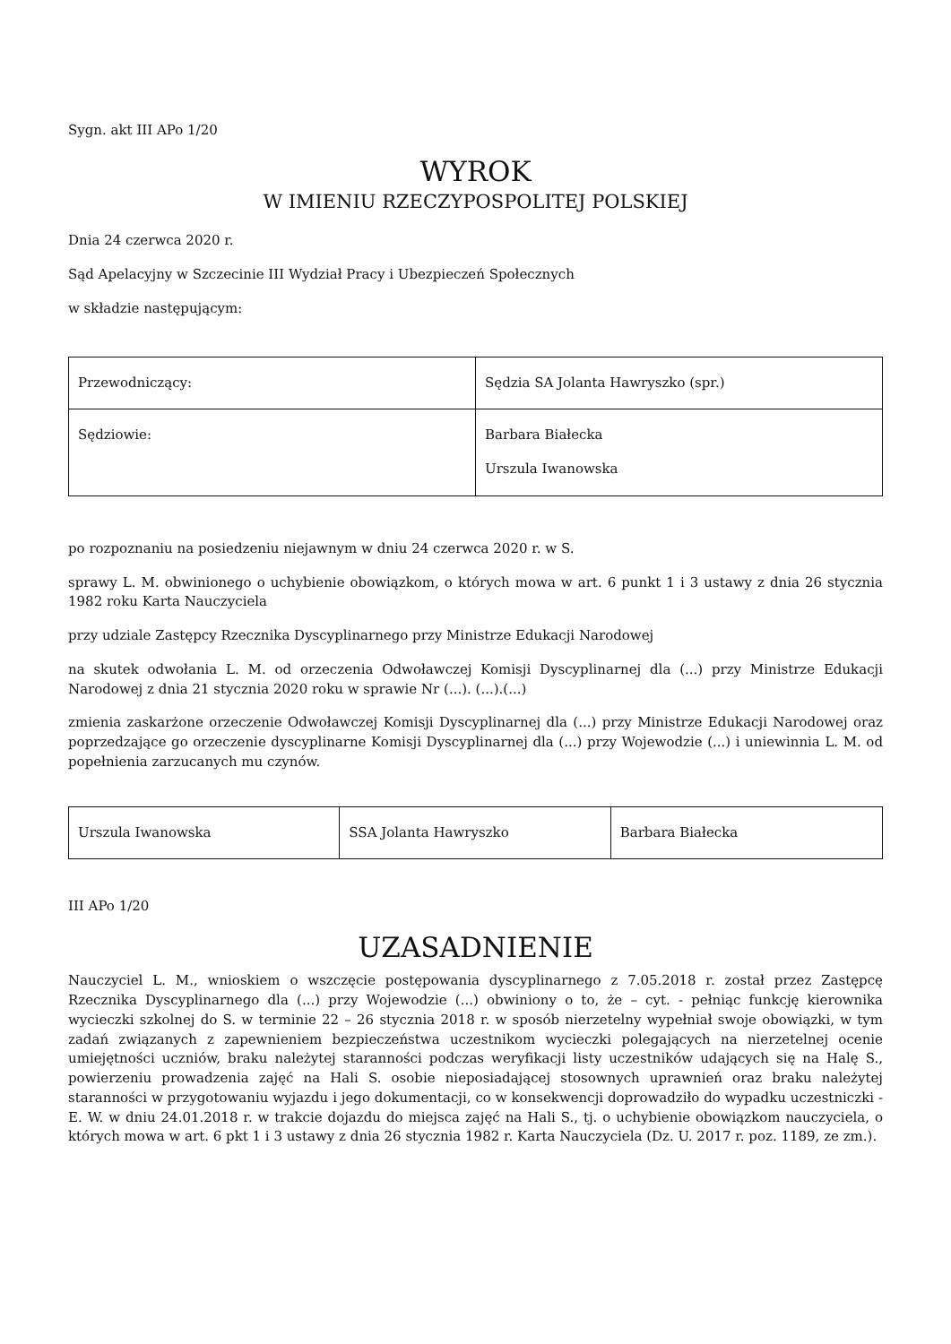Sygn. akt III APo 1/20
WYROK
W IMIENIU RZECZYPOSPOLITEJ POLSKIEJ
Dnia 24 czerwca 2020 r.
Sąd Apelacyjny w Szczecinie III Wydział Pracy i Ubezpieczeń Społecznych
w składzie następującym:
| Przewodniczący: | Sędzia SA Jolanta Hawryszko (spr.) |
| Sędziowie: | Barbara Białecka Urszula Iwanowska |
po rozpoznaniu na posiedzeniu niejawnym w dniu 24 czerwca 2020 r. w S.
sprawy L. M. obwinionego o uchybienie obowiązkom, o których mowa w art. 6 punkt 1 i 3 ustawy z dnia 26 stycznia 1982 roku Karta Nauczyciela
przy udziale Zastępcy Rzecznika Dyscyplinarnego przy Ministrze Edukacji Narodowej
na skutek odwołania L. M. od orzeczenia Odwoławczej Komisji Dyscyplinarnej dla (...) przy Ministrze Edukacji Narodowej z dnia 21 stycznia 2020 roku w sprawie Nr (...). (...).(...)
zmienia zaskarżone orzeczenie Odwoławczej Komisji Dyscyplinarnej dla (...) przy Ministrze Edukacji Narodowej oraz poprzedzające go orzeczenie dyscyplinarne Komisji Dyscyplinarnej dla (...) przy Wojewodzie (...) i uniewinnia L. M. od popełnienia zarzucanych mu czynów.
| Urszula Iwanowska | SSA Jolanta Hawryszko | Barbara Białecka |
III APo 1/20
UZASADNIENIE
Nauczyciel L. M., wnioskiem o wszczęcie postępowania dyscyplinarnego z 7.05.2018 r. został przez Zastępcę Rzecznika Dyscyplinarnego dla (...) przy Wojewodzie (...) obwiniony o to, że – cyt. - pełniąc funkcję kierownika wycieczki szkolnej do S. w terminie 22 – 26 stycznia 2018 r. w sposób nierzetelny wypełniał swoje obowiązki, w tym zadań związanych z zapewnieniem bezpieczeństwa uczestnikom wycieczki polegających na nierzetelnej ocenie umiejętności uczniów, braku należytej staranności podczas weryfikacji listy uczestników udających się na Halę S., powierzeniu prowadzenia zajęć na Hali S. osobie nieposiadającej stosownych uprawnień oraz braku należytej staranności w przygotowaniu wyjazdu i jego dokumentacji, co w konsekwencji doprowadziło do wypadku uczestniczki - E. W. w dniu 24.01.2018 r. w trakcie dojazdu do miejsca zajęć na Hali S., tj. o uchybienie obowiązkom nauczyciela, o których mowa w art. 6 pkt 1 i 3 ustawy z dnia 26 stycznia 1982 r. Karta Nauczyciela (Dz. U. 2017 r. poz. 1189, ze zm.).